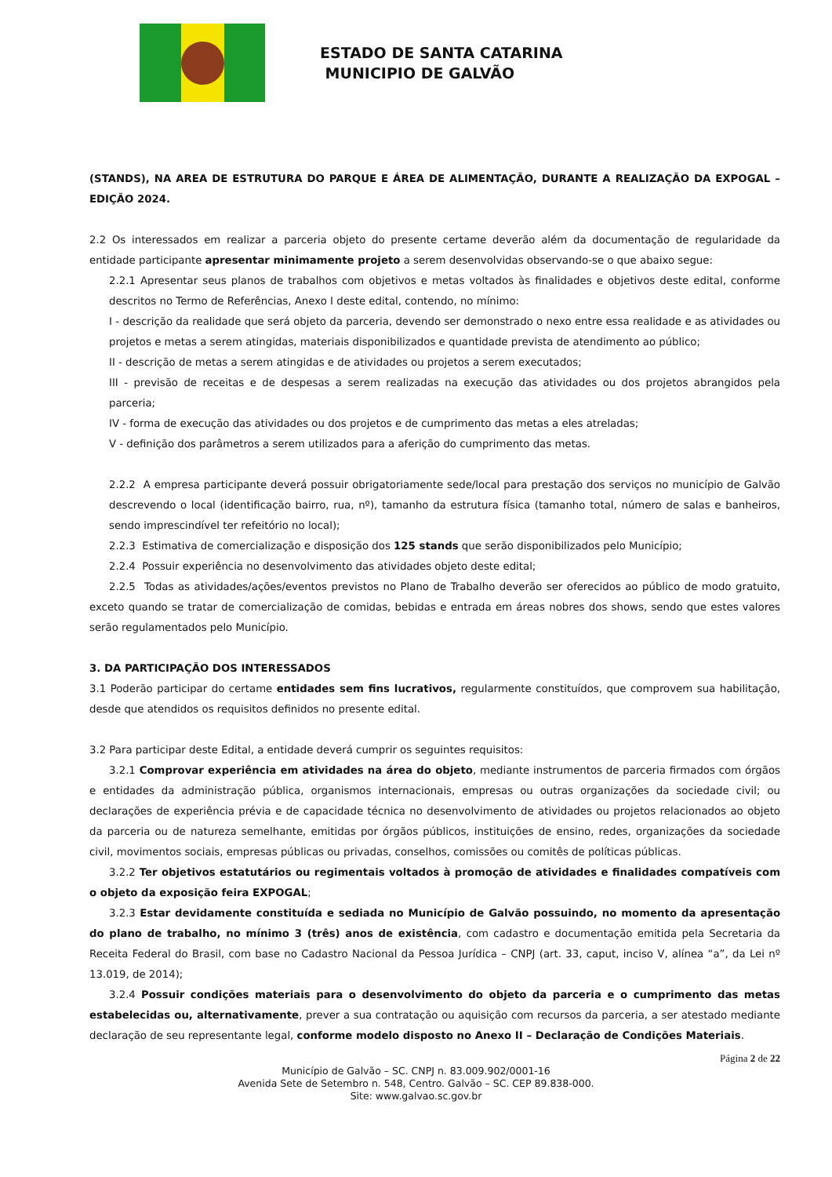ESTADO DE SANTA CATARINA
MUNICIPIO DE GALVÃO
(STANDS), NA AREA DE ESTRUTURA DO PARQUE E ÁREA DE ALIMENTAÇÃO, DURANTE A REALIZAÇÃO DA EXPOGAL – EDIÇÃO 2024.
2.2 Os interessados em realizar a parceria objeto do presente certame deverão além da documentação de regularidade da entidade participante apresentar minimamente projeto a serem desenvolvidas observando-se o que abaixo segue:
2.2.1 Apresentar seus planos de trabalhos com objetivos e metas voltados às finalidades e objetivos deste edital, conforme descritos no Termo de Referências, Anexo I deste edital, contendo, no mínimo:
I - descrição da realidade que será objeto da parceria, devendo ser demonstrado o nexo entre essa realidade e as atividades ou projetos e metas a serem atingidas, materiais disponibilizados e quantidade prevista de atendimento ao público;
II - descrição de metas a serem atingidas e de atividades ou projetos a serem executados;
III - previsão de receitas e de despesas a serem realizadas na execução das atividades ou dos projetos abrangidos pela parceria;
IV - forma de execução das atividades ou dos projetos e de cumprimento das metas a eles atreladas;
V - definição dos parâmetros a serem utilizados para a aferição do cumprimento das metas.
2.2.2 A empresa participante deverá possuir obrigatoriamente sede/local para prestação dos serviços no município de Galvão descrevendo o local (identificação bairro, rua, nº), tamanho da estrutura física (tamanho total, número de salas e banheiros, sendo imprescindível ter refeitório no local);
2.2.3 Estimativa de comercialização e disposição dos 125 stands que serão disponibilizados pelo Município;
2.2.4 Possuir experiência no desenvolvimento das atividades objeto deste edital;
2.2.5 Todas as atividades/ações/eventos previstos no Plano de Trabalho deverão ser oferecidos ao público de modo gratuito, exceto quando se tratar de comercialização de comidas, bebidas e entrada em áreas nobres dos shows, sendo que estes valores serão regulamentados pelo Município.
3. DA PARTICIPAÇÃO DOS INTERESSADOS
3.1 Poderão participar do certame entidades sem fins lucrativos, regularmente constituídos, que comprovem sua habilitação, desde que atendidos os requisitos definidos no presente edital.
3.2 Para participar deste Edital, a entidade deverá cumprir os seguintes requisitos:
3.2.1 Comprovar experiência em atividades na área do objeto, mediante instrumentos de parceria firmados com órgãos e entidades da administração pública, organismos internacionais, empresas ou outras organizações da sociedade civil; ou declarações de experiência prévia e de capacidade técnica no desenvolvimento de atividades ou projetos relacionados ao objeto da parceria ou de natureza semelhante, emitidas por órgãos públicos, instituições de ensino, redes, organizações da sociedade civil, movimentos sociais, empresas públicas ou privadas, conselhos, comissões ou comitês de políticas públicas.
3.2.2 Ter objetivos estatutários ou regimentais voltados à promoção de atividades e finalidades compatíveis com o objeto da exposição feira EXPOGAL;
3.2.3 Estar devidamente constituída e sediada no Município de Galvão possuindo, no momento da apresentação do plano de trabalho, no mínimo 3 (três) anos de existência, com cadastro e documentação emitida pela Secretaria da Receita Federal do Brasil, com base no Cadastro Nacional da Pessoa Jurídica – CNPJ (art. 33, caput, inciso V, alínea “a”, da Lei nº 13.019, de 2014);
3.2.4 Possuir condições materiais para o desenvolvimento do objeto da parceria e o cumprimento das metas estabelecidas ou, alternativamente, prever a sua contratação ou aquisição com recursos da parceria, a ser atestado mediante declaração de seu representante legal, conforme modelo disposto no Anexo II – Declaração de Condições Materiais.
Página 2 de 22
Município de Galvão – SC. CNPJ n. 83.009.902/0001-16
Avenida Sete de Setembro n. 548, Centro. Galvão – SC. CEP 89.838-000.
Site: www.galvao.sc.gov.br